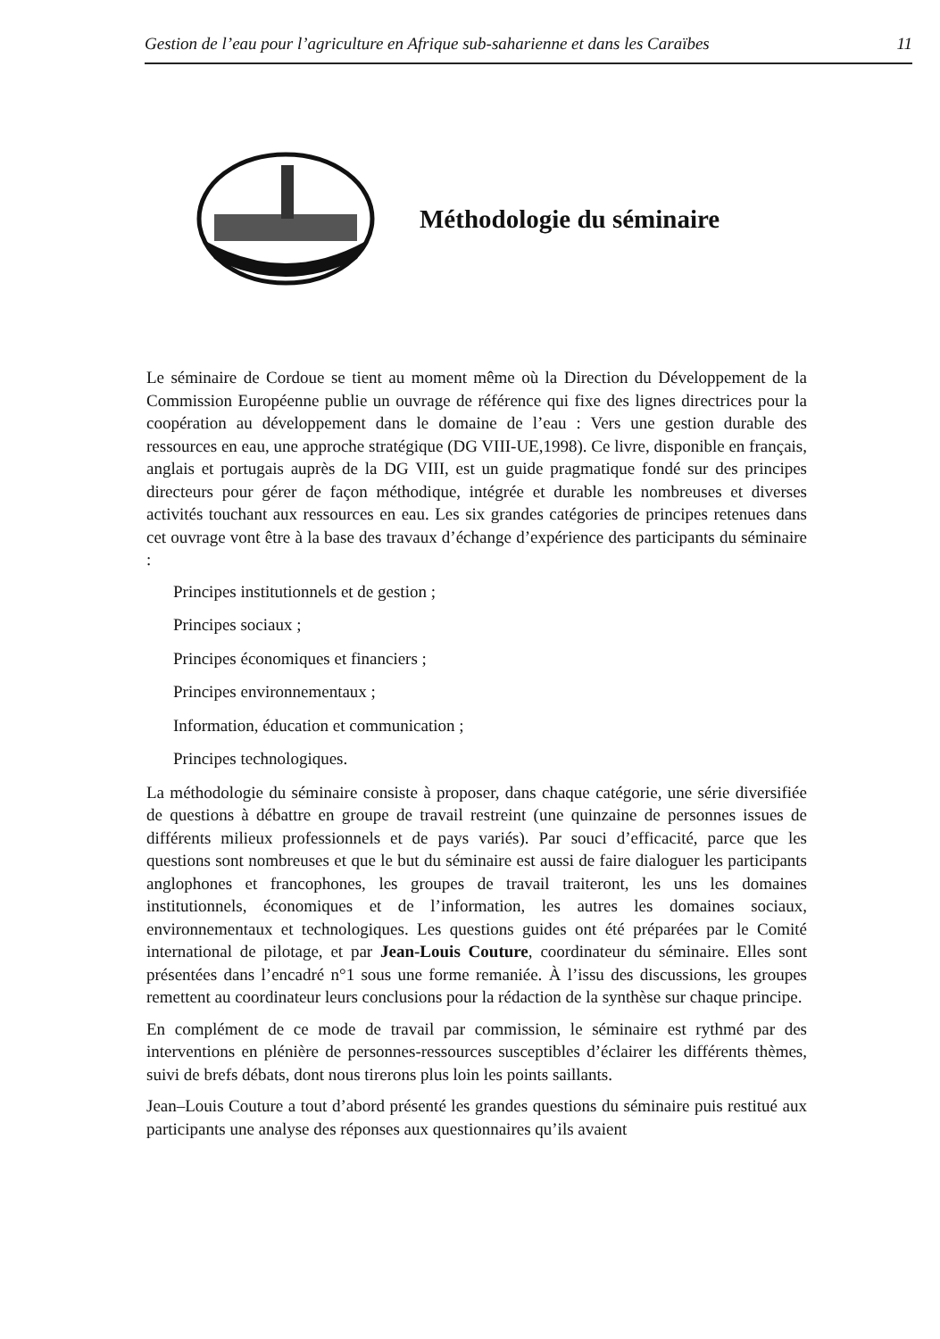Gestion de l’eau pour l’agriculture en Afrique sub-saharienne et dans les Caraïbes 11
Méthodologie du séminaire
Le séminaire de Cordoue se tient au moment même où la Direction du Développement de la Commission Européenne publie un ouvrage de référence qui fixe des lignes directrices pour la coopération au développement dans le domaine de l’eau : Vers une gestion durable des ressources en eau, une approche stratégique (DG VIII-UE,1998). Ce livre, disponible en français, anglais et portugais auprès de la DG VIII, est un guide pragmatique fondé sur des principes directeurs pour gérer de façon méthodique, intégrée et durable les nombreuses et diverses activités touchant aux ressources en eau. Les six grandes catégories de principes retenues dans cet ouvrage vont être à la base des travaux d’échange d’expérience des participants du séminaire :
Principes institutionnels et de gestion ;
Principes sociaux ;
Principes économiques et financiers ;
Principes environnementaux ;
Information, éducation et communication ;
Principes technologiques.
La méthodologie du séminaire consiste à proposer, dans chaque catégorie, une série diversifiée de questions à débattre en groupe de travail restreint (une quinzaine de personnes issues de différents milieux professionnels et de pays variés). Par souci d’efficacité, parce que les questions sont nombreuses et que le but du séminaire est aussi de faire dialoguer les participants anglophones et francophones, les groupes de travail traiteront, les uns les domaines institutionnels, économiques et de l’information, les autres les domaines sociaux, environnementaux et technologiques. Les questions guides ont été préparées par le Comité international de pilotage, et par Jean-Louis Couture, coordinateur du séminaire. Elles sont présentées dans l’encadré n°1 sous une forme remaniée. À l’issu des discussions, les groupes remettent au coordinateur leurs conclusions pour la rédaction de la synthèse sur chaque principe.
En complément de ce mode de travail par commission, le séminaire est rythmé par des interventions en plénière de personnes-ressources susceptibles d’éclairer les différents thèmes, suivi de brefs débats, dont nous tirerons plus loin les points saillants.
Jean–Louis Couture a tout d’abord présenté les grandes questions du séminaire puis restitué aux participants une analyse des réponses aux questionnaires qu’ils avaient